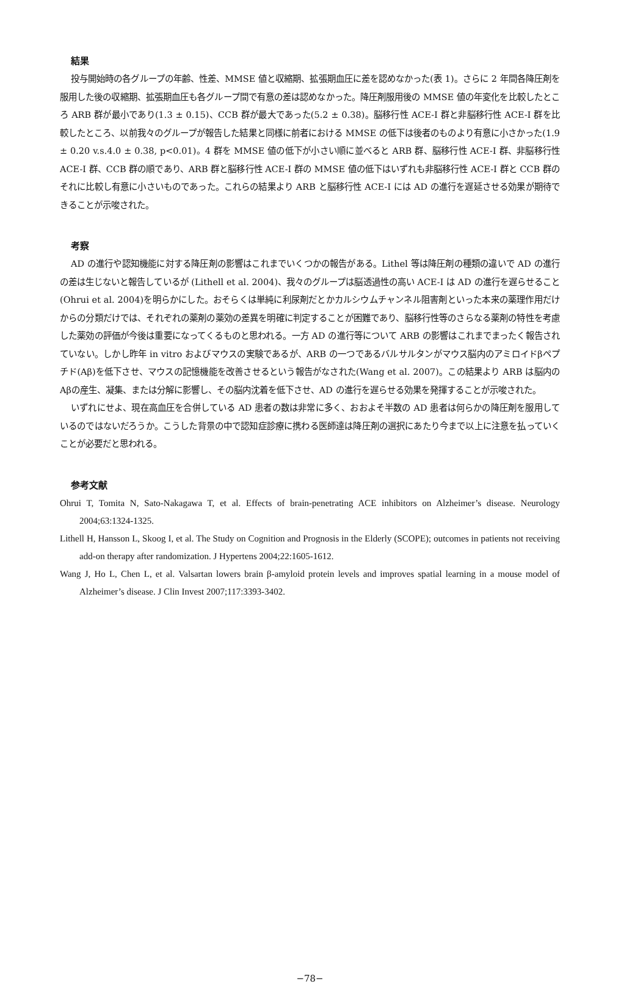結果
投与開始時の各グループの年齢、性差、MMSE 値と収縮期、拡張期血圧に差を認めなかった(表 1)。さらに 2 年間各降圧剤を服用した後の収縮期、拡張期血圧も各グループ間で有意の差は認めなかった。降圧剤服用後の MMSE 値の年変化を比較したところ ARB 群が最小であり(1.3 ± 0.15)、CCB 群が最大であった(5.2 ± 0.38)。脳移行性 ACE-I 群と非脳移行性 ACE-I 群を比較したところ、以前我々のグループが報告した結果と同様に前者における MMSE の低下は後者のものより有意に小さかった(1.9 ± 0.20 v.s.4.0 ± 0.38, p<0.01)。4 群を MMSE 値の低下が小さい順に並べると ARB 群、脳移行性 ACE-I 群、非脳移行性 ACE-I 群、CCB 群の順であり、ARB 群と脳移行性 ACE-I 群の MMSE 値の低下はいずれも非脳移行性 ACE-I 群と CCB 群のそれに比較し有意に小さいものであった。これらの結果より ARB と脳移行性 ACE-I には AD の進行を遅延させる効果が期待できることが示唆された。
考察
AD の進行や認知機能に対する降圧剤の影響はこれまでいくつかの報告がある。Lithel 等は降圧剤の種類の違いで AD の進行の差は生じないと報告しているが (Lithell et al. 2004)、我々のグループは脳透過性の高い ACE-I は AD の進行を遅らせること(Ohrui et al. 2004)を明らかにした。おそらくは単純に利尿剤だとかカルシウムチャンネル阻害剤といった本来の薬理作用だけからの分類だけでは、それぞれの薬剤の薬効の差異を明確に判定することが困難であり、脳移行性等のさらなる薬剤の特性を考慮した薬効の評価が今後は重要になってくるものと思われる。一方 AD の進行等について ARB の影響はこれまでまったく報告されていない。しかし昨年 in vitro およびマウスの実験であるが、ARB の一つであるバルサルタンがマウス脳内のアミロイドβペプチド(Aβ)を低下させ、マウスの記憶機能を改善させるという報告がなされた(Wang et al. 2007)。この結果より ARB は脳内の Aβの産生、凝集、または分解に影響し、その脳内沈着を低下させ、AD の進行を遅らせる効果を発揮することが示唆された。
いずれにせよ、現在高血圧を合併している AD 患者の数は非常に多く、おおよそ半数の AD 患者は何らかの降圧剤を服用しているのではないだろうか。こうした背景の中で認知症診療に携わる医師達は降圧剤の選択にあたり今まで以上に注意を払っていくことが必要だと思われる。
参考文献
Ohrui T, Tomita N, Sato-Nakagawa T, et al. Effects of brain-penetrating ACE inhibitors on Alzheimer’s disease. Neurology 2004;63:1324-1325.
Lithell H, Hansson L, Skoog I, et al. The Study on Cognition and Prognosis in the Elderly (SCOPE); outcomes in patients not receiving add-on therapy after randomization. J Hypertens 2004;22:1605-1612.
Wang J, Ho L, Chen L, et al. Valsartan lowers brain β-amyloid protein levels and improves spatial learning in a mouse model of Alzheimer’s disease. J Clin Invest 2007;117:3393-3402.
−78−